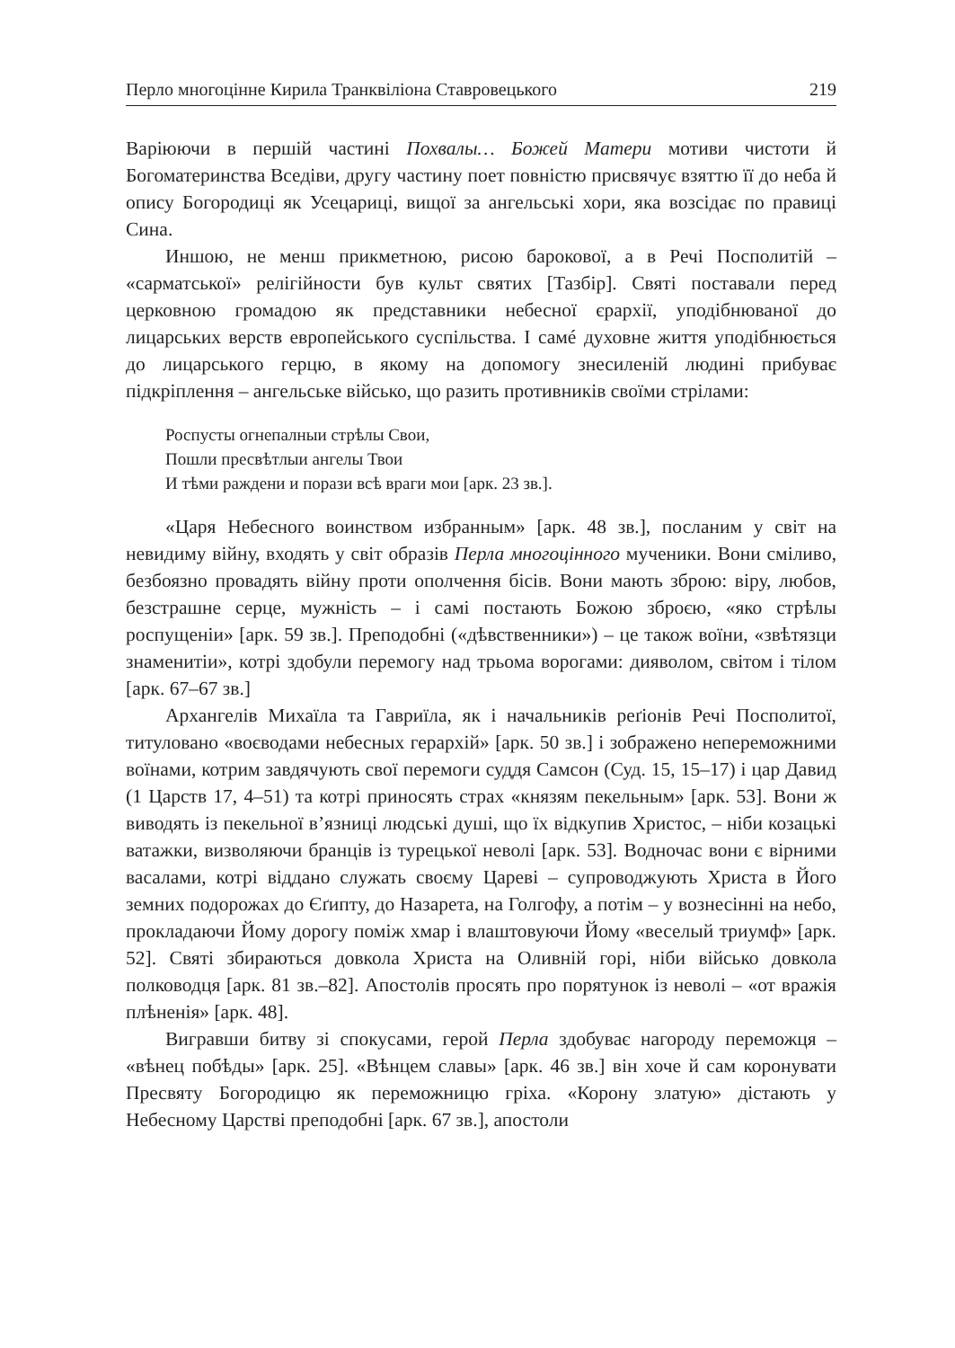Перло многоцінне Кирила Транквіліона Ставровецького 219
Варіюючи в першій частині Похвалы… Божей Матери мотиви чистоти й Богоматеринства Вседіви, другу частину поет повністю присвячує взяттю її до неба й опису Богородиці як Усецариці, вищої за ангельські хори, яка возсідає по правиці Сина.
Иншою, не менш прикметною, рисою барокової, а в Речі Посполитій – «сарматської» релігійности був культ святих [Тазбір]. Святі поставали перед церковною громадою як представники небесної єрархії, уподібнюваної до лицарських верств европейського суспільства. І самé духовне життя уподібнюється до лицарського герцю, в якому на допомогу знесиленій людині прибуває підкріплення – ангельське військо, що разить противників своїми стрілами:
Роспусты огнепалныи стрѣлы Свои,
Пошли пресвѣтлыи ангелы Твои
И тѣми раждени и порази всѣ враги мои [арк. 23 зв.].
«Царя Небесного воинством избранным» [арк. 48 зв.], посланим у світ на невидиму війну, входять у світ образів Перла многоцінного мученики. Вони сміливо, безбоязно провадять війну проти ополчення бісів. Вони мають зброю: віру, любов, безстрашне серце, мужність – і самі постають Божою зброєю, «яко стрѣлы роспущеніи» [арк. 59 зв.]. Преподобні («дѣвственники») – це також воїни, «звѣтязци знаменитіи», котрі здобули перемогу над трьома ворогами: дияволом, світом і тілом [арк. 67–67 зв.]
Архангелів Михаїла та Гавриїла, як і начальників реґіонів Речі Посполитої, титуловано «воєводами небесных герархій» [арк. 50 зв.] і зображено непереможними воїнами, котрим завдячують свої перемоги суддя Самсон (Суд. 15, 15–17) і цар Давид (1 Царств 17, 4–51) та котрі приносять страх «князям пекельным» [арк. 53]. Вони ж виводять із пекельної в’язниці людські душі, що їх відкупив Христос, – ніби козацькі ватажки, визволяючи бранців із турецької неволі [арк. 53]. Водночас вони є вірними васалами, котрі віддано служать своєму Цареві – супроводжують Христа в Його земних подорожах до Єґипту, до Назарета, на Голгофу, а потім – у вознесінні на небо, прокладаючи Йому дорогу поміж хмар і влаштовуючи Йому «веселый триумф» [арк. 52]. Святі збираються довкола Христа на Оливній горі, ніби військо довкола полководця [арк. 81 зв.–82]. Апостолів просять про порятунок із неволі – «от вражія плѣненія» [арк. 48].
Вигравши битву зі спокусами, герой Перла здобуває нагороду переможця – «вѣнец побѣды» [арк. 25]. «Вѣнцем славы» [арк. 46 зв.] він хоче й сам коронувати Пресвяту Богородицю як переможницю гріха. «Корону златую» дістають у Небесному Царстві преподобні [арк. 67 зв.], апостоли